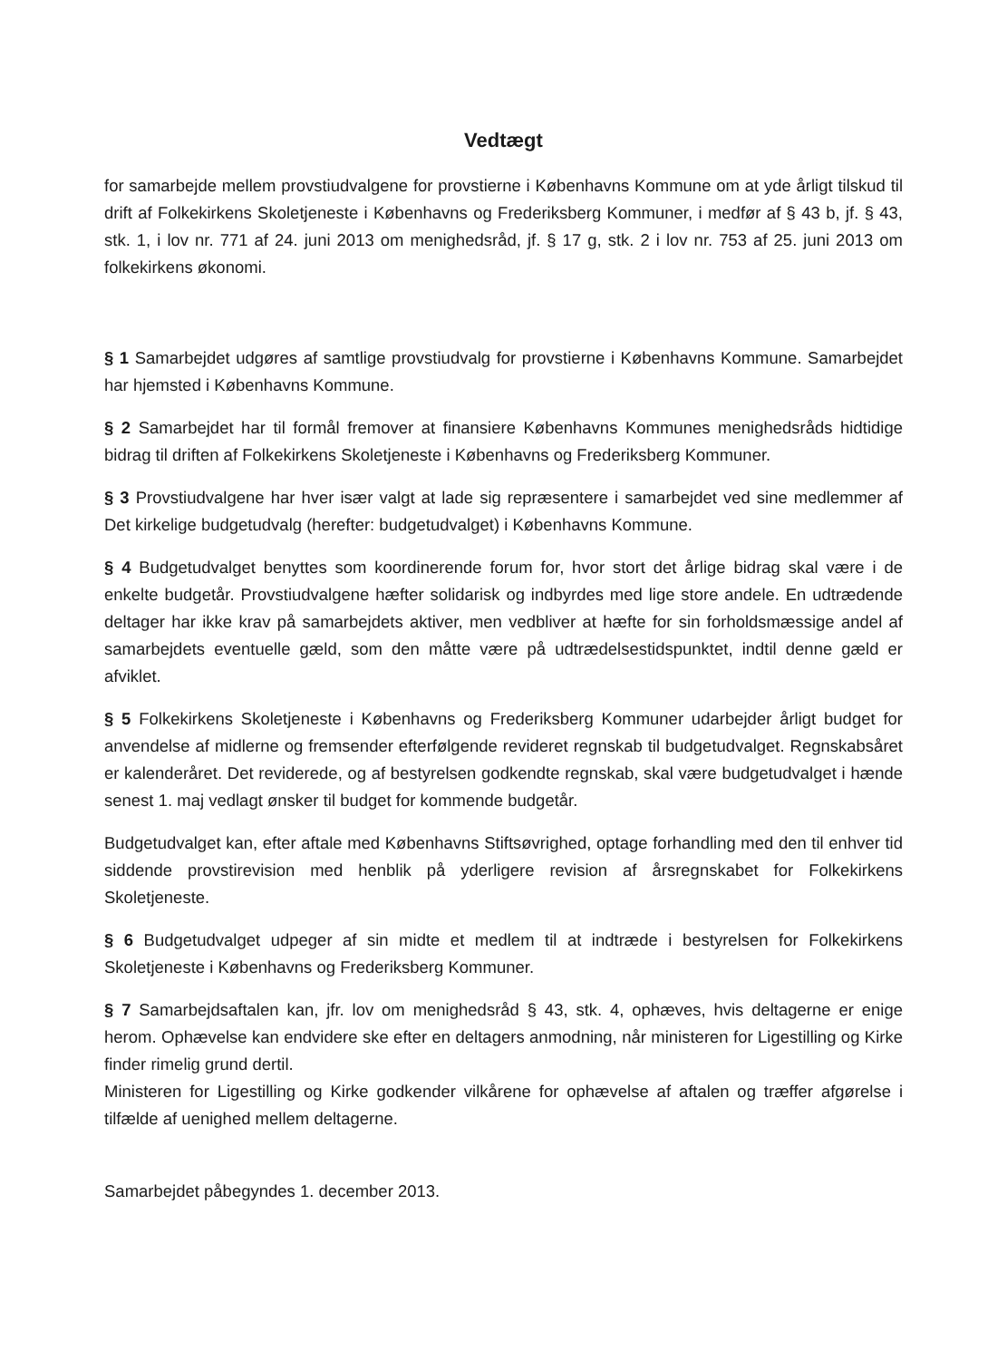Vedtægt
for samarbejde mellem provstiudvalgene for provstierne i Københavns Kommune om at yde årligt tilskud til drift af Folkekirkens Skoletjeneste i Københavns og Frederiksberg Kommuner, i medfør af § 43 b, jf. § 43, stk. 1, i lov nr. 771 af 24. juni 2013 om menighedsråd, jf. § 17 g, stk. 2 i lov nr. 753 af 25. juni 2013 om folkekirkens økonomi.
§ 1 Samarbejdet udgøres af samtlige provstiudvalg for provstierne i Københavns Kommune. Samarbejdet har hjemsted i Københavns Kommune.
§ 2 Samarbejdet har til formål fremover at finansiere Københavns Kommunes menighedsråds hidtidige bidrag til driften af Folkekirkens Skoletjeneste i Københavns og Frederiksberg Kommuner.
§ 3 Provstiudvalgene har hver især valgt at lade sig repræsentere i samarbejdet ved sine medlemmer af Det kirkelige budgetudvalg (herefter: budgetudvalget) i Københavns Kommune.
§ 4 Budgetudvalget benyttes som koordinerende forum for, hvor stort det årlige bidrag skal være i de enkelte budgetår. Provstiudvalgene hæfter solidarisk og indbyrdes med lige store andele. En udtrædende deltager har ikke krav på samarbejdets aktiver, men vedbliver at hæfte for sin forholdsmæssige andel af samarbejdets eventuelle gæld, som den måtte være på udtrædelsestidspunktet, indtil denne gæld er afviklet.
§ 5 Folkekirkens Skoletjeneste i Københavns og Frederiksberg Kommuner udarbejder årligt budget for anvendelse af midlerne og fremsender efterfølgende revideret regnskab til budgetudvalget. Regnskabsåret er kalenderåret. Det reviderede, og af bestyrelsen godkendte regnskab, skal være budgetudvalget i hænde senest 1. maj vedlagt ønsker til budget for kommende budgetår.
Budgetudvalget kan, efter aftale med Københavns Stiftsøvrighed, optage forhandling med den til enhver tid siddende provstirevision med henblik på yderligere revision af årsregnskabet for Folkekirkens Skoletjeneste.
§ 6 Budgetudvalget udpeger af sin midte et medlem til at indtræde i bestyrelsen for Folkekirkens Skoletjeneste i Københavns og Frederiksberg Kommuner.
§ 7 Samarbejdsaftalen kan, jfr. lov om menighedsråd § 43, stk. 4, ophæves, hvis deltagerne er enige herom. Ophævelse kan endvidere ske efter en deltagers anmodning, når ministeren for Ligestilling og Kirke finder rimelig grund dertil.
Ministeren for Ligestilling og Kirke godkender vilkårene for ophævelse af aftalen og træffer afgørelse i tilfælde af uenighed mellem deltagerne.
Samarbejdet påbegyndes 1. december 2013.